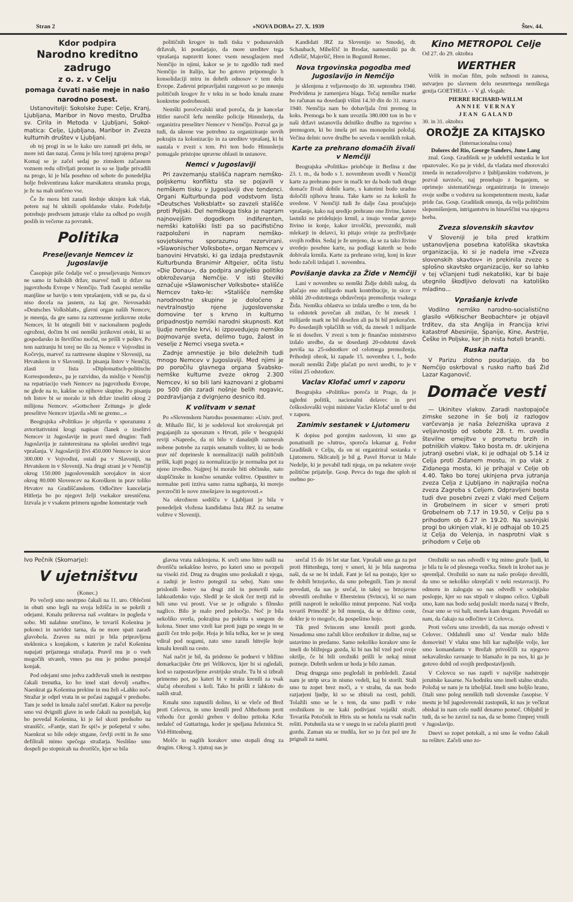Stran 2 »NOVA DOBA« 27. X. 1939 Štev. 44.
Kdor podpira
Narodno kreditno zadrugo
z o. z. v Celju
pomaga čuvati naše meje in našo narodno posest.
Ustanovitelji: Sokolske župe: Celje, Kranj, Ljubljana, Maribor in Novo mesto, Družba sv. Cirila in Metoda v Ljubljani, Sokol-matica: Celje, Ljubljana, Maribor in Zveza kulturnih društev v Ljubljani.
ob tej progi in se le kako uro zamudi pri delu, ne more isti dan nazaj. Čemu je bila torej zgrajena proga? Komaj se je začel sedaj po zimskem začasnem voznem redu oživljati promet in so se ljudje privadili na progo, ki je bila posebno od sobote do ponedeljka bolje frekventirana kakor marsikatera stranska proga, je že na mah uničeno vse.
Če že mora biti zaradi štednje ukinjen kak vlak, potem naj bi ukinili opoldanske vlake. Podeželje potrebuje predvsem jutranje vlake za odhod po svojih poslih in večerne za povratek.
Politika
Preseljevanje Nemcev iz Jugoslavije
Časopisje piše čedalje več o preseljevanju Nemcev ne samo iz baltskih držav, marveč tudi iz držav na jugovzhodu Evrope v Nemčijo. Tudi časopisi nemške manjšine se bavijo s tem vprašanjem, vidi se pa, da si niso docela na jasnem, za kaj gre. Novosadski »Deutsches Volksblatt«, glavni organ naših Nemcev, je mnenja, da gre samo za raztresene jezikovne otoke Nemcev, ki bi utegnili biti v nacionalnem pogledu ogroženi, dočim bi oni nemški jezikovni otoki, ki so gospodarsko in številčno močni, ne prišli v poštev. Po tem naziranju bi torej ne šlo za Nemce v Vojvodini in Kočevju, marveč za raztresene skupine v Sloveniji, na Hrvatskem in v Slavoniji. Iz pisanja listov v Nemčiji, zlasti iz lista »Diplomatisch-politische Korrespondenz«, pa je razvidno, da mislijo v Nemčiji na repatriacijo vseh Nemcev na jugovzhodu Evrope, ne glede na to, kakšne so njihove skupine. Po pisanju teh listov bi se moralo iz teh držav izseliti okrog 2 milijona Nemcev. »Gottscheer Zeitung« je glede preselitve Nemcev izjavila »Mi ne gremo...«
Beograjska »Politika« je objavila v sporazumu z avtoritativnimi krogi napisan članek o izselitvi Nemcev iz Jugoslavije in pravi med drugim: Tudi Jugoslavija je zainteresirana na splošni ureditvi tega vprašanja. V Jugoslaviji živi 450.000 Nemcev in sicer 300.000 v Vojvodini, ostali pa v Slavoniji, na Hrvatskem in v Sloveniji. Na drugi strani je v Nemčiji okrog 150.000 jugoslovenskih sorojakov in sicer okrog 80.000 Slovencev na Koroškem in prav toliko Hrvatov na Gradiščanskem. Odločitev kancelarja Hitlerja bo po njegovi želji vsekakor uresničena. Izzvala je v vsakem primeru ugodne komentarje vseh
političnih krogov in tudi tiska v podunavskih državah, ki poudarjajo, da more ureditev tega vprašanja napraviti konec vsem nesoglasjem med Nemčijo in njimi, kakor se je to zgodilo tudi med Nemčijo in Italijo, kar bo gotovo pripomoglo h konsolidaciji miru in dobrih odnosov v tem delu Evrope. Zadevni pripravljalni razgovori so po mnenju političnih krogov že v teku in se bodo kmalu znane konkretne podrobnosti.
Nemški poročevalski urad poroča, da je kancelar Hitler naročil šefu nemške policije Himmlerju, da organizira preselitev Nemcev v Nemčijo. Pozval ga je tudi, da ukrene vse potrebno za organiziranje novih pokrajin za kolonizacijo in za ureditev vprašanj, ki bi nastala v zvezi s tem. Pri tem bodo Himmlerju pomagale pristojne upravne oblasti in ustanove.
Nemci v Jugoslaviji
Pri zavzemanju stališča napram nemško-poljskemu konfliktu sta se pojavili v nemškem tisku v Jugoslaviji dve tendenci. Organi Kulturbunda pod vodstvom lista »Deutsches Volksblatt« so zavzeli stališče proti Poljski. Del nemškega tiska je napram najnovejšim dogodkom indiferenten, nemški katoliški listi pa so pacifistično razpoloženi in napram nemško-sovjetskemu sporazumu rezervirani. »Slawonischer Volksbote«, organ Nemcev v banovini Hrvatski, ki ga izdaja predstavnik Kulturbunda Branimir Altgeier, očita listu »Die Donau«, da podpira angleško politiko obkroževanja Nemčije. V isti številki označuje »Slawonischer Volksbote« stališče Nemcev tako-le: »Stališče nemške narodnostne skupine je določeno z nevtralnostjo njene jugoslovenske domovine ter s krvno in kulturno pripadnostjo nemški narodni skupnosti. Kot ljudje nemške krvi, ki izpovedujejo nemško pojmovanje sveta, delimo tugo, žalost in veselje z Nemci vsega sveta.«
Zadnje amnestije je bilo deležnih tudi mnogo Nemcev v Jugoslaviji. Med njimi je po poročilu glavnega organa Švabsko-nemške kulturne zveze okrog 2.300 Nemcev, ki so bili lani kaznovani z globami po 500 din zaradi nošnje belih nogavic, pozdravljanja z dvignjeno desnico itd.
K volitvam v senat
Po »Slovenskem Narodu« posnemamo: »Univ. prof. dr. Mihailo Ilić, ki je sodeloval kot strokovnjak pri pogajanjih za sporazum s Hrvati, piše v beograjski reviji »Napred«, da ni bilo v današnjih razmerah nobene potrebe za razpis senatnih volitev, ki ne bodo prav nič doprinesle k normalizaciji naših političnih prilik, kajti pogoj za normalizacijo je normalna pot za njeno izvedbo. Najprej bi morale biti občinske, nato skupščinske in končno senatske volitve. Opustitev te normalne poti izziva samo razna ugibanja, ki morejo povzročiti le nove zmešnjave in negotovosti.«
Na okrožnem sodišču v Ljubljani je bila v ponedeljek vložena kandidatna lista JRZ za senatne volitve v Sloveniji.
Kandidati JRZ za Slovenijo so Smodej, dr. Schaubach, Mihelčič in Brodar, namestniki pa dr. Adlešič, Majeršič, Hren in Bogumil Remec.
Nova trgovinska pogodba med Jugoslavijo in Nemčijo
je sklenjena z veljavnostjo do 30. septembra 1940. Predvidena je zamenjava blaga. Tečaj nemške marke bo računan na dosedanji višini 14.30 din do 31. marca 1940. Nemčija nam bo dobavljala črni premog in koks. Premoga bo k nam uvozila 380.000 ton in bo v naši državi ustanovila delniško družbo za trgovino s premogom, ki bo imela pri nas monopolni položaj. Večina delnic nove družbe bo seveda v nemških rokah.
Karte za prehrano domačih živali v Nemčiji
Beograjska »Politika« priobčuje iz Berlina z dne 23. t. m., da bodo s 1. novembrom uvedli v Nemčiji karte za prehrano psov in mačk ter da bodo tudi druge domače živali dobile karte, s katerimi bodo uradno določili njihova hrana. Take karte so za kokoši že uvedene. V Nemčiji tudi že dalje časa proučujejo vprašanje, kako naj uredijo prehrano one živine, katere lastniki ne pridelujejo krmil, a imajo vendar govejo živino in konje, kakor izvoščki, prevozniki, mali mlekarji in delavci, ki pitajo svinje za preživljanje svojih rodbin. Sedaj je že urejeno, da se za tako živino uvedejo posebne karte, na podlagi katerih se bodo dobivala krmila. Karte za prehrano svinj, konj in krav bodo začeli izdajati 1. novembra.
Povišanje davka za Žide v Nemčiji
Lani v novembru so nemški Židje dobili nalog, da plačajo eno milijardo mark kontribucije, in sicer v obliki 20-odstotnega obdavčenja premoženja vsakega Žida. Nemška oblastva so izdala uredbo o tem, da bo ta odstotek povečan ali znižan, če bi znesek 1 milijarde mark ne bil dosežen ali pa bi bil prekoračen. Po dosedanjih vplačilih se vidi, da znesek 1 milijarde še ni dosežen. V zvezi s tem je finančno ministrstvo izdalo uredbo, da se dosedanji 20-odstotni davek poviša na 25-odstotkov od celotnega premoženja. Prihodnji obrok, ki zapade 15. novembra t. l., bodo morali nemški Židje plačati po novi uredbi, to je v višini 25 odstotkov.
Vaclav Klofač umrl v zaporu
Beograjska »Politika« poroča iz Prage, da je ugledni politik, nacionalni delavec in prvi češkoslovaški vojni minister Vaclav Klofač umrl te dni v zaporu.
Zanimiv sestanek v Ljutomeru
K dopisu pod gornjim naslovom, ki smo ga ponatisnili po »Jutru«, sporoča lekarnar g. Fedor Gradišnik v Celju, da on ni organiziral sestanka v Ljutomeru. Sklicatelj je bil g. Pavel Horvat iz Male Nedelje, ki je povabil tudi njega, on pa nekatere svoje politične prijatelje. Gosp. Pevca do tega dne sploh ni osebno po-
Kino METROPOL Celje
Od 27. do 29. oktobra
WERTHER
Velik in močan film, poln nežnosti in zanosa, ustvarjen po slavnem delu nesmrtnega nemškega genija GOETHEJA - - V gl. vlogah:
PIERRE RICHARD-WILLM
A N N I E V E R N A Y
J E A N G A L A N D
30. in 31. oktobra
OROŽJE ZA KITAJSKO
(Internacionalna cona)
Dolores del Rio, George Sanders, June Lang
znal. Gosp. Gradišnik se je udeležil sestanka le kot opazovalec. Ko pa je videl, da vladata med zborovalci zmeda in nezadovoljstvo z ljubljanskim vodstvom, je pozval navzoče, naj prenehajo z beganjem, se oprimejo sistematičnega organiziranja in iznesejo svoje sodbe o vodstvu na kompetentnem mestu, kadar pride čas. Gosp. Gradišnik omenja, da velja političnim slepomišenjem, intrigantstvu in hinavščini vsa njegova borba.
Zveza slovenskih skavtov
V Sloveniji je bila pred kratkim ustanovljena posebna katoliška skavtska organizacija, ki si je nadela ime »Zveza slovenskih skavtov« in prekinila zveze s splošno skavtsko organizacijo, ker so lahko v tej včlanjeni tudi nekatoliki, kar bi baje utegnilo škodljivo delovati na katoliško mladino...
Vprašanje krivde
Vodilno nemško narodno-socialistično glasilo »Völkischer Beobachter« je objavil trditev, da sta Anglija in Francija krivi katastrof Abesinije, Španije, Kine, Avstrije, Češke in Poljske, ker jih nista hoteli braniti.
Ruska nafta
V Parizu zlobno poudarjajo, da bo Nemčijo oskrboval s rusko nafto baš Žid Lazar Kaganovič.
Domače vesti
— Ukinitev vlakov. Zaradi nastopajoče zimske sezone in še bolj iz razlogov varčevanja je naša železniška uprava z veljavnostjo od sobote 28. t. m. uvedla številne omejitve v prometu brzih in potniških vlakov. Tako bosta m. dr. ukinjena jutranji osebni vlak, ki je odhajal ob 5.14 iz Celja proti Zidanem mostu, in pa vlak z Zidanega mosta, ki je prihajal v Celje ob 4.40. Tako bo torej ukinjena prva jutranja zveza Celja z Ljubljano in najkrajša nočna zveza Zagreba s Celjem. Odpravljeni bosta tudi dve posebni zvezi z vlaki med Celjem in Grobelnem in sicer v smeri proti Grobelnem ob 7.17 in 19.50, v Celju pa s prihodom ob 6.27 in 19.20. Na savinjski progi bo ukinjen vlak, ki je odhajal ob 10.25 iz Celja do Velenja, in nasprotni vlak s prihodom v Celje ob
Ivo Pečnik (Skomarje):
V ujetništvu
(Konec.)
Po večerji smo nestrpno čakali na 11. uro. Oblečeni in obuti smo legli na svoja ležišča in se pokrili z odejami. Kmalu prikrevsa naš »vahtar« in pogleda v sobo. Mi nalahno smrčimo, le tovariš Košenina je pokonci in navidez tarna, da ne more spati zaradi glavobola. Zraven na mizi je bila pripravljena steklenica s konjakom, s katerim je začel Košenina napajati prijaznega stražarja. Pravil mu je o vseh mogočih stvareh, vmes pa mu je pridno ponujal konjak.
Pod odejami smo jedva zadrževali smeh in nestrpno čakali trenutka, ko bo imel stari dovolj »nafte«. Naenkrat ga Košenina prekine in mu želi »Lahko noč« Stražar je odprl vrata in se počasi zagugal v predsobo. Tam je sedel in kmalu začel smrčati. Kakor na povelje smo vsi dvignili glave in sede čakali na posteljah, kaj bo povedal Košenina, ki je šel skozi predsobo na straniščc. »Fantje, stari že spi!« je pošepetal v sobo. Naenkrat so bile odeje strgane, čevlji oviti in že smo defilirali mimo spečega stražarja. Neslišno smo dospeli po stopnicah na dvorišče, kjer so bila
glavna vrata zaklenjena. K sreči smo hitro našli na dvorišču nekakšno lestvo, po kateri smo se povzpeli na visoki zid. Drug za drugim smo poskakali z njega, a zadnji je lestvo potegnil za seboj. Nato smo prislonili lestev na drugi zid in ponovili našo lahkoatletsko vajo. Sledil je še skok čez tretji zid in bili smo vsi prosti. Vse se je odigralo s filmsko naglico. Bilo je malo pred polnočjo. Noč je bila nekoliko svetla, pokrajina pa pokrita s snegom do kolena. Smer smo vzeli kar proti jugu po snegu in se gazili čez trdo polje. Hoja je bila težka, ker se je sneg vdiral pod nogami, zato smo zaradi hitrejše hoje kmalu krenili na cesto.
Naš načrt je bil, da pridemo še podnevi v bližino demarkacijske črte pri Velikovcu, kjer bi si ogledali, kod so razpostavljene avstrijske straže. Tu bi si izbrali primerno pot, po kateri bi v mraku krenili za vsak slučaj oboroženi s koli. Tako bi prišli z lahkoto do naših straž.
Kmalu smo zapustili dolino, ki se vleče od Brež proti Celovcu, in smo krenili pred Althofnom proti vzhodu čez gorski greben v dolino pritoka Krke nedaleč od Guttaringa, koder je speljana železnica St. Vid-Hittenberg.
Molče in naglih korakov smo stopali drug za drugim. Okrog 3. zjutraj nas je
srečal 15 do 16 let star fant. Vprašali smo ga za pot proti Hittenbrgu, torej v smeri, ki je bila nasprotna naši, da se ne bi izdali. Fant je šel na postajo, kjer so že dobili brzojavko, da smo pobegnili. Tam je moral povedati, da nas je srečal, in takoj so brzojavno obvestili orožnike v Ebersteinu (Svincu), ki so nam prišli nasproti le nekoliko minut prepozno. Naš vodja tovariš Primožič je bil mnenja, da se držimo ceste, dokler je to mogoče, da pospešimo hojo.
Tik pred Svincem smo krenili proti gozdu. Nenadoma smo začuli klice orožnikov iz doline, naj se ustavimo in predamo. Samo nekoliko korakov smo še imeli do bližnjega gozda, ki bi nas bil vzel pod svoje okrilje, če bi bili orožniki prišli le nekaj minut pozneje. Dobrih sedem ur hoda je bilo zaman.
Drug drugega smo pogledali in prebledeli. Zastal nam je utrip srca in nismo vedeli, kaj bi storili. Stali smo tu zopet brez moči, a v strahu, da nas bodo razjarjeni ljudje, ki so se zbirali na cesti, pobili. Tolažili smo se le s tem, da smo padli v roke orožnikom in ne kaki podivjani vojaški straži. Tovariša Potočnik in Hiris sta se hotela na vsak način rešiti. Potuhnila sta se v snegu in se začela plaziti proti gozdu. Zaman sta se trudila, ker so ju čez pol ure že prignali za nami.
Orožniki so nas odvedli v trg mimo gruče ljudi, ki je bila tu še od plesnega venčka. Smeh in krohot nas je spremljal. Orožniki so nam na našo prošnjo dovolili, da smo se nekoliko okrepčali v neki restavraciji. Po odmoru in zalogaju so nas odvedli v sodnijsko poslopje, kjer so nas strpali v skupno celico. Ugibali smo, kam nas bodo sedaj poslali: morda nazaj v Breže, česar smo se vsi bali, morda kam drugam. Povedali so nam, da čakajo na odločitev iz Celovca.
Proti večeru smo izvedeli, da nas morajo odvesti v Celovec. Oddahnili smo si! Vendar malo bliže domovini! V vlaku smo bili kar najboljše volje, ker smo komandantu v Brežah privoščili za njegovo nekavalirsko ravnanje to blamažo in pa nos, ki ga je gotovo dobil od svojih predpostavljenih.
V Celovcu so nas zaprli v najvišje nadstropje jezuitske kasarne. Na hodniku smo imeli stalno stražo. Položaj se nam je tu izboljšal. Imeli smo boljšo hrano, čitali smo poleg nemških tudi slovenske časopise. V mestu je bil jugoslovenski zastopnik, ki nas je večkrat obiskal in nam celo nudil denarno pomoč. Obljubil je tudi, da se bo zavzel za nas, da se bomo čimprej vrnili v Jugoslavijo.
Dnevi so zopet potekali, a mi smo še vedno čakali na rešitev. Začeli smo zo-